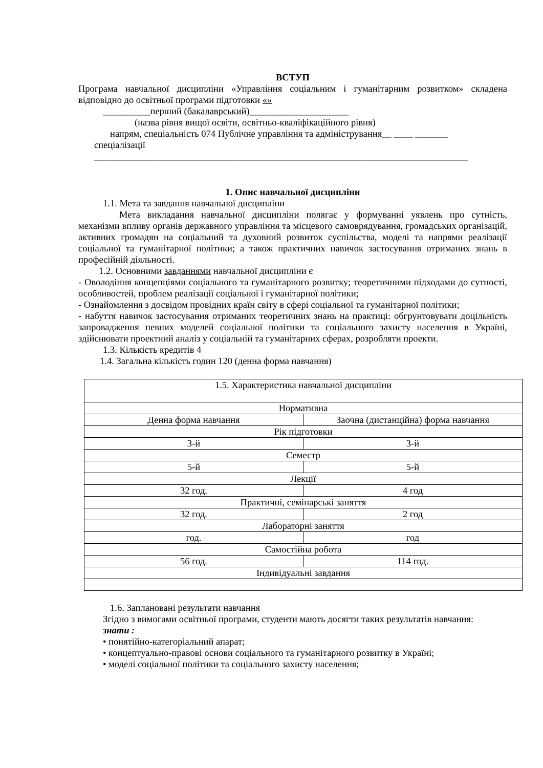ВСТУП
Програма навчальної дисципліни «Управління соціальним і гуманітарним розвитком» складена відповідно до освітньої програми підготовки «»
__________перший (бакалаврський)_____________________
(назва рівня вищої освіти, освітньо-кваліфікаційного рівня)
напрям, спеціальність 074 Публічне управління та адміністрування__ ____ _______
спеціалізації
_______________________________________________________________________________
1. Опис навчальної дисципліни
1.1. Мета та завдання навчальної дисципліни
Мета викладання навчальної дисципліни полягає у формуванні уявлень про сутність, механізми впливу органів державного управління та місцевого самоврядування, громадських організацій, активних громадян на соціальний та духовний розвиток суспільства, моделі та напрями реалізації соціальної та гуманітарної політики; а також практичних навичок застосування отриманих знань в професійній діяльності.
1.2. Основними завданнями навчальної дисципліни є
- Оволодіння концепціями соціального та гуманітарного розвитку; теоретичними підходами до сутності, особливостей, проблем реалізації соціальної і гуманітарної політики;
- Ознайомлення з досвідом провідних країн світу в сфері соціальної та гуманітарної політики;
- набуття навичок застосування отриманих теоретичних знань на практиці: обгрунтовувати доцільність запровадження певних моделей соціальної політики та соціального захисту населення в Україні, здійснювати проектний аналіз у соціальній та гуманітарних сферах, розробляти проекти.
1.3. Кількість кредитів 4
1.4. Загальна кількість годин 120 (денна форма навчання)
| 1.5. Характеристика навчальної дисципліни | |
| Нормативна | |
| Денна форма навчання | Заочна (дистанційна) форма навчання |
| Рік підготовки | |
| 3-й | 3-й |
| Семестр | |
| 5-й | 5-й |
| Лекції | |
| 32 год. | 4 год |
| Практичні, семінарські заняття | |
| 32 год. | 2 год |
| Лабораторні заняття | |
| год. | год |
| Самостійна робота | |
| 56 год. | 114 год. |
| Індивідуальні завдання | |
1.6. Заплановані результати навчання
Згідно з вимогами освітньої програми, студенти мають досягти таких результатів навчання:
знати :
• понятійно-категоріальний апарат;
• концептуально-правові основи соціального та гуманітарного розвитку в Україні;
• моделі соціальної політики та соціального захисту населення;